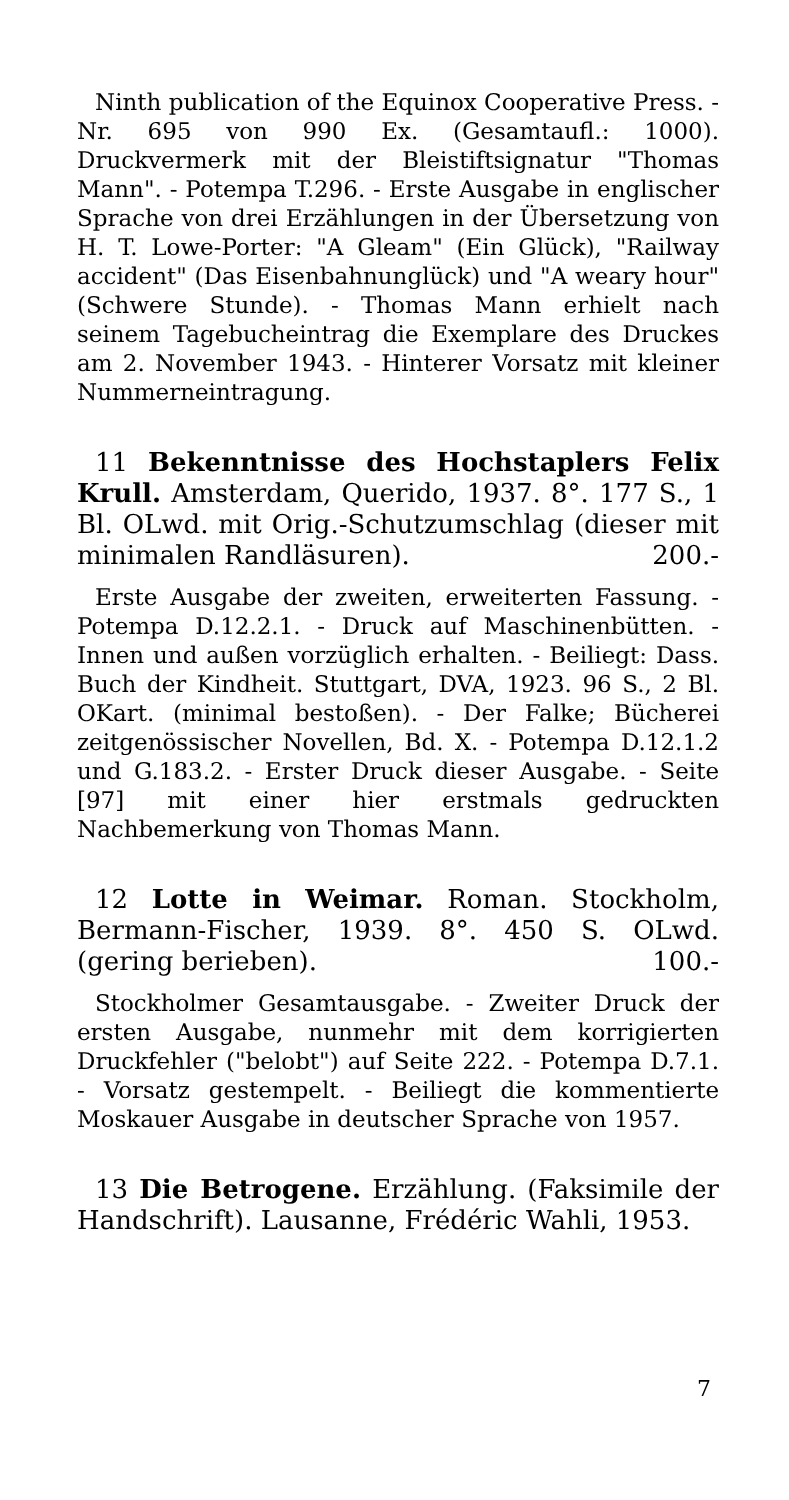Ninth publication of the Equinox Cooperative Press. - Nr. 695 von 990 Ex. (Gesamtaufl.: 1000). Druckvermerk mit der Bleistiftsignatur "Thomas Mann". - Potempa T.296. - Erste Ausgabe in englischer Sprache von drei Erzählungen in der Übersetzung von H. T. Lowe-Porter: "A Gleam" (Ein Glück), "Railway accident" (Das Eisenbahnunglück) und "A weary hour" (Schwere Stunde). - Thomas Mann erhielt nach seinem Tagebucheintrag die Exemplare des Druckes am 2. November 1943. - Hinterer Vorsatz mit kleiner Nummerneintragung.
11 Bekenntnisse des Hochstaplers Felix Krull. Amsterdam, Querido, 1937. 8°. 177 S., 1 Bl. OLwd. mit Orig.-Schutzumschlag (dieser mit minimalen Randläsuren). 200.-
Erste Ausgabe der zweiten, erweiterten Fassung. - Potempa D.12.2.1. - Druck auf Maschinenbütten. - Innen und außen vorzüglich erhalten. - Beiliegt: Dass. Buch der Kindheit. Stuttgart, DVA, 1923. 96 S., 2 Bl. OKart. (minimal bestoßen). - Der Falke; Bücherei zeitgenössischer Novellen, Bd. X. - Potempa D.12.1.2 und G.183.2. - Erster Druck dieser Ausgabe. - Seite [97] mit einer hier erstmals gedruckten Nachbemerkung von Thomas Mann.
12 Lotte in Weimar. Roman. Stockholm, Bermann-Fischer, 1939. 8°. 450 S. OLwd. (gering berieben). 100.-
Stockholmer Gesamtausgabe. - Zweiter Druck der ersten Ausgabe, nunmehr mit dem korrigierten Druckfehler ("belobt") auf Seite 222. - Potempa D.7.1. - Vorsatz gestempelt. - Beiliegt die kommentierte Moskauer Ausgabe in deutscher Sprache von 1957.
13 Die Betrogene. Erzählung. (Faksimile der Handschrift). Lausanne, Frédéric Wahli, 1953.
7